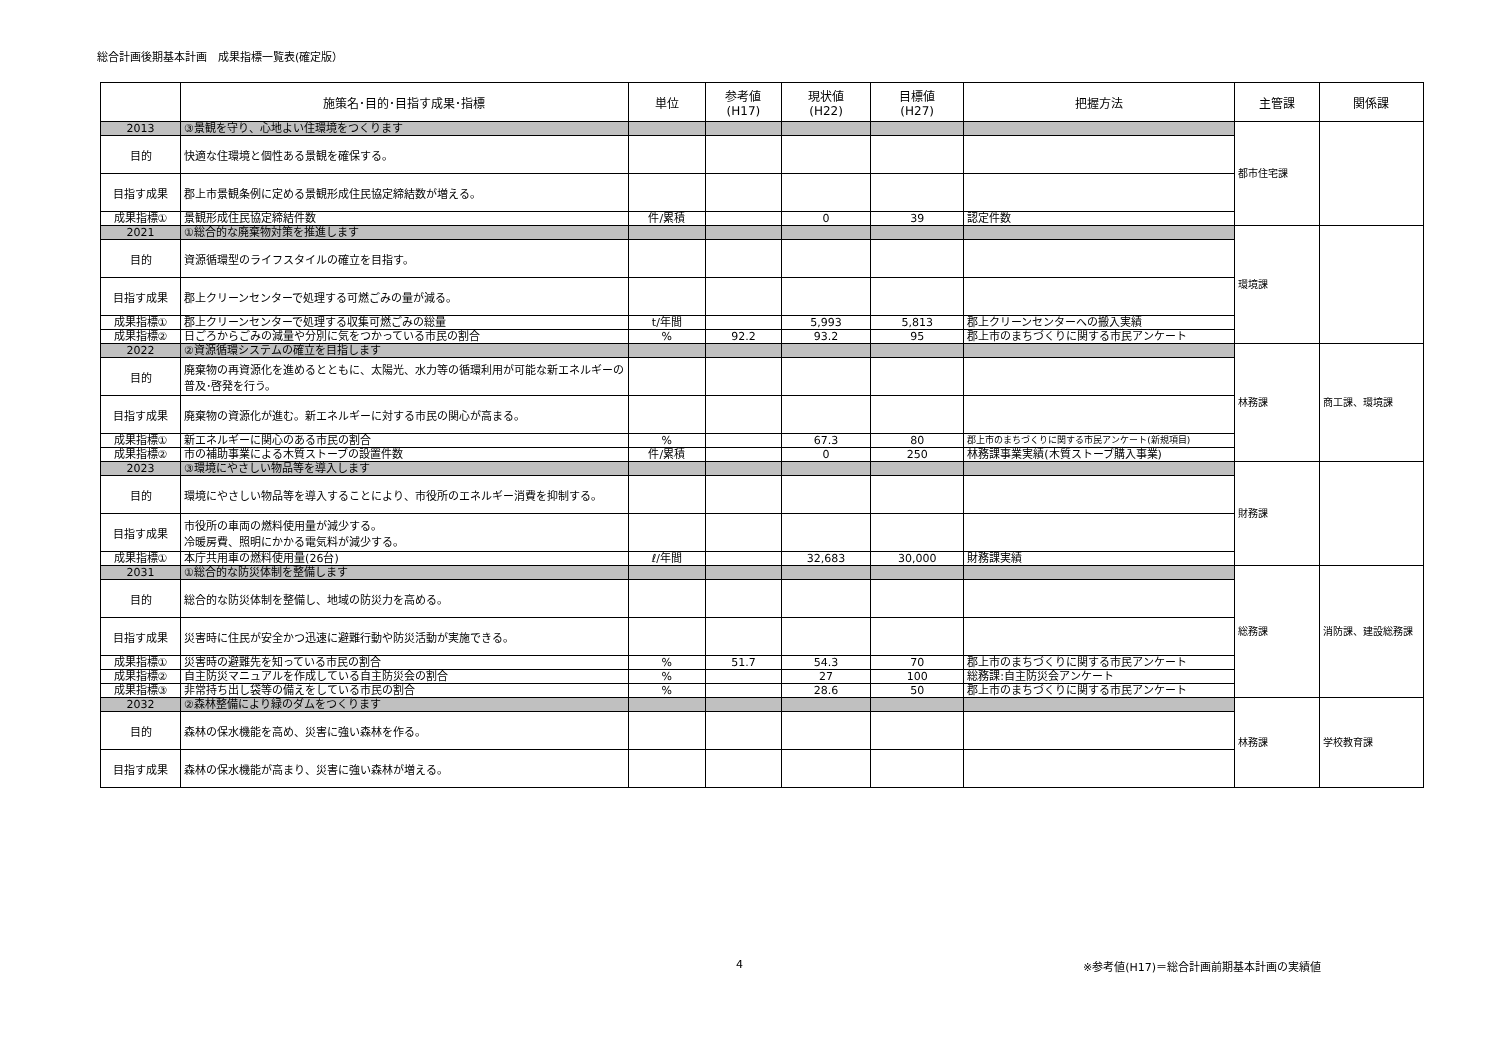総合計画後期基本計画　成果指標一覧表(確定版）
| | 施策名･目的･目指す成果･指標 | 単位 | 参考値 (H17) | 現状値 (H22) | 目標値 (H27) | 把握方法 | 主管課 | 関係課 |
| --- | --- | --- | --- | --- | --- | --- | --- | --- |
| 2013 | ③景観を守り、心地よい住環境をつくります | | | | | | 都市住宅課 | |
| 目的 | 快適な住環境と個性ある景観を確保する。 | | | | | | | |
| 目指す成果 | 郡上市景観条例に定める景観形成住民協定締結数が増える。 | | | | | | | |
| 成果指標① | 景観形成住民協定締結件数 | 件/累積 | | 0 | 39 | 認定件数 | | |
| 2021 | ①総合的な廃棄物対策を推進します | | | | | | 環境課 | |
| 目的 | 資源循環型のライフスタイルの確立を目指す。 | | | | | | | |
| 目指す成果 | 郡上クリーンセンターで処理する可燃ごみの量が減る。 | | | | | | | |
| 成果指標① | 郡上クリーンセンターで処理する収集可燃ごみの総量 | t/年間 | | 5,993 | 5,813 | 郡上クリーンセンターへの搬入実績 | | |
| 成果指標② | 日ごろからごみの減量や分別に気をつかっている市民の割合 | % | 92.2 | 93.2 | 95 | 郡上市のまちづくりに関する市民アンケート | | |
| 2022 | ②資源循環システムの確立を目指します | | | | | | 林務課 | 商工課、環境課 |
| 目的 | 廃棄物の再資源化を進めるとともに、太陽光、水力等の循環利用が可能な新エネルギーの普及･啓発を行う。 | | | | | | | |
| 目指す成果 | 廃棄物の資源化が進む。新エネルギーに対する市民の関心が高まる。 | | | | | | | |
| 成果指標① | 新エネルギーに関心のある市民の割合 | % | | 67.3 | 80 | 郡上市のまちづくりに関する市民アンケート(新規項目) | | |
| 成果指標② | 市の補助事業による木質ストーブの設置件数 | 件/累積 | | 0 | 250 | 林務課事業実績(木質ストーブ購入事業) | | |
| 2023 | ③環境にやさしい物品等を導入します | | | | | | 財務課 | |
| 目的 | 環境にやさしい物品等を導入することにより、市役所のエネルギー消費を抑制する。 | | | | | | | |
| 目指す成果 | 市役所の車両の燃料使用量が減少する。 冷暖房費、照明にかかる電気料が減少する。 | | | | | | | |
| 成果指標① | 本庁共用車の燃料使用量(26台) | ℓ/年間 | | 32,683 | 30,000 | 財務課実績 | | |
| 2031 | ①総合的な防災体制を整備します | | | | | | 総務課 | 消防課、建設総務課 |
| 目的 | 総合的な防災体制を整備し、地域の防災力を高める。 | | | | | | | |
| 目指す成果 | 災害時に住民が安全かつ迅速に避難行動や防災活動が実施できる。 | | | | | | | |
| 成果指標① | 災害時の避難先を知っている市民の割合 | % | 51.7 | 54.3 | 70 | 郡上市のまちづくりに関する市民アンケート | | |
| 成果指標② | 自主防災マニュアルを作成している自主防災会の割合 | % | | 27 | 100 | 総務課:自主防災会アンケート | | |
| 成果指標③ | 非常持ち出し袋等の備えをしている市民の割合 | % | | 28.6 | 50 | 郡上市のまちづくりに関する市民アンケート | | |
| 2032 | ②森林整備により緑のダムをつくります | | | | | | 林務課 | 学校教育課 |
| 目的 | 森林の保水機能を高め、災害に強い森林を作る。 | | | | | | | |
| 目指す成果 | 森林の保水機能が高まり、災害に強い森林が増える。 | | | | | | | |
4 ※参考値(H17)＝総合計画前期基本計画の実績値